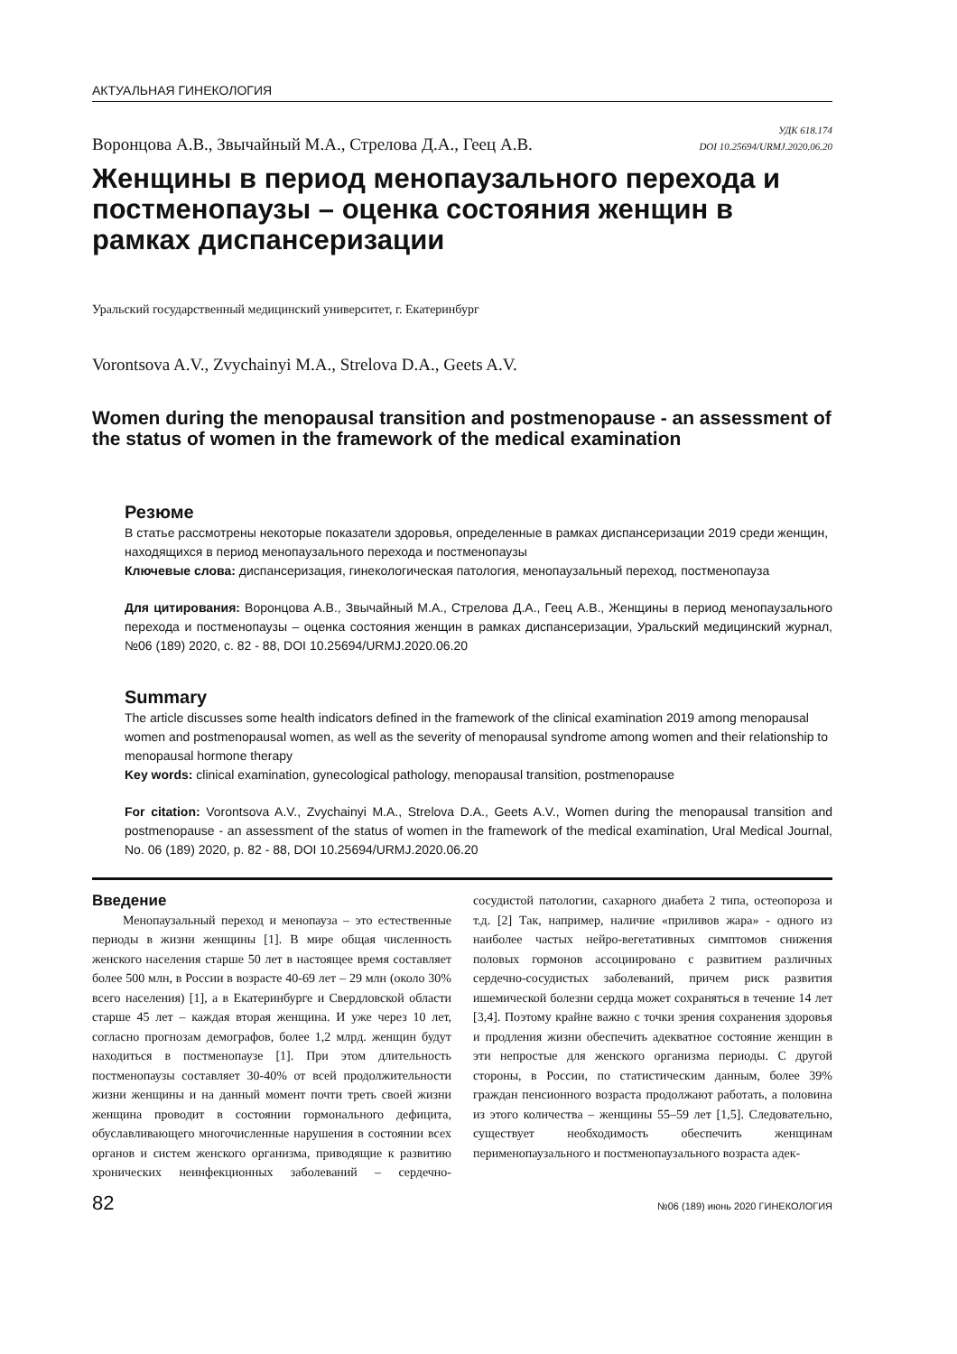АКТУАЛЬНАЯ ГИНЕКОЛОГИЯ
Воронцова А.В., Звычайный М.А., Стрелова Д.А., Геец А.В.
УДК 618.174
DOI 10.25694/URMJ.2020.06.20
Женщины в период менопаузального перехода и постменопаузы – оценка состояния женщин в рамках диспансеризации
Уральский государственный медицинский университет, г. Екатеринбург
Vorontsova A.V., Zvychainyi M.A., Strelova D.A., Geets A.V.
Women during the menopausal transition and postmenopause - an assessment of the status of women in the framework of the medical examination
Резюме
В статье рассмотрены некоторые показатели здоровья, определенные в рамках диспансеризации 2019 среди женщин, находящихся в период менопаузального перехода и постменопаузы
Ключевые слова: диспансеризация, гинекологическая патология, менопаузальный переход, постменопауза
Для цитирования: Воронцова А.В., Звычайный М.А., Стрелова Д.А., Геец А.В., Женщины в период менопаузального перехода и постменопаузы – оценка состояния женщин в рамках диспансеризации, Уральский медицинский журнал, №06 (189) 2020, с. 82 - 88, DOI 10.25694/URMJ.2020.06.20
Summary
The article discusses some health indicators defined in the framework of the clinical examination 2019 among menopausal women and postmenopausal women, as well as the severity of menopausal syndrome among women and their relationship to menopausal hormone therapy
Key words: clinical examination, gynecological pathology, menopausal transition, postmenopause
For citation: Vorontsova A.V., Zvychainyi M.A., Strelova D.A., Geets A.V., Women during the menopausal transition and postmenopause - an assessment of the status of women in the framework of the medical examination, Ural Medical Journal, No. 06 (189) 2020, p. 82 - 88, DOI 10.25694/URMJ.2020.06.20
Введение
Менопаузальный переход и менопауза – это естественные периоды в жизни женщины [1]. В мире общая численность женского населения старше 50 лет в настоящее время составляет более 500 млн, в России в возрасте 40-69 лет – 29 млн (около 30% всего населения) [1], а в Екатеринбурге и Свердловской области старше 45 лет – каждая вторая женщина. И уже через 10 лет, согласно прогнозам демографов, более 1,2 млрд. женщин будут находиться в постменопаузе [1]. При этом длительность постменопаузы составляет 30-40% от всей продолжительности жизни женщины и на данный момент почти треть своей жизни женщина проводит в состоянии гормонального дефицита, обуславливающего многочисленные нарушения в состоянии всех органов и систем женского организма, приводящие к развитию хронических неинфекционных заболеваний – сердечно-сосудистой патологии, сахарного диабета 2 типа, остеопороза и т.д. [2] Так, например, наличие «приливов жара» - одного из наиболее частых нейро-вегетативных симптомов снижения половых гормонов ассоциировано с развитием различных сердечно-сосудистых заболеваний, причем риск развития ишемической болезни сердца может сохраняться в течение 14 лет [3,4]. Поэтому крайне важно с точки зрения сохранения здоровья и продления жизни обеспечить адекватное состояние женщин в эти непростые для женского организма периоды. С другой стороны, в России, по статистическим данным, более 39% граждан пенсионного возраста продолжают работать, а половина из этого количества – женщины 55–59 лет [1,5]. Следовательно, существует необходимость обеспечить женщинам перименопаузального и постменопаузального возраста адек-
82 №06 (189) июнь 2020 ГИНЕКОЛОГИЯ